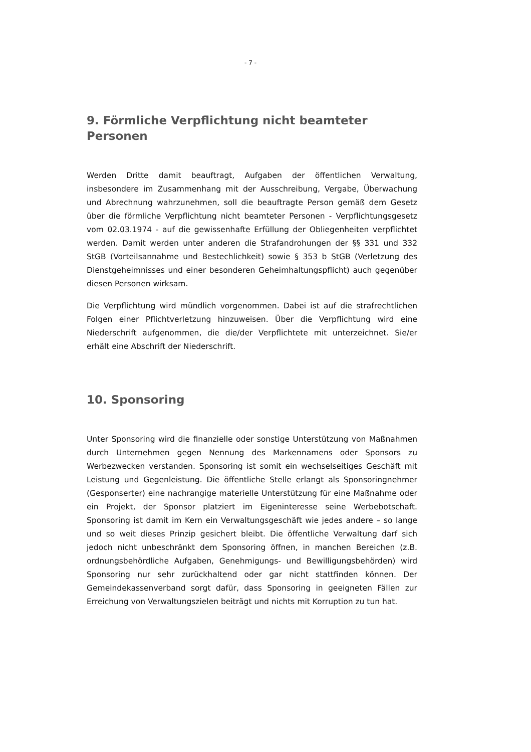- 7 -
9. Förmliche Verpflichtung nicht beamteter Personen
Werden Dritte damit beauftragt, Aufgaben der öffentlichen Verwaltung, insbesondere im Zusammenhang mit der Ausschreibung, Vergabe, Überwachung und Abrechnung wahrzunehmen, soll die beauftragte Person gemäß dem Gesetz über die förmliche Verpflichtung nicht beamteter Personen - Verpflichtungsgesetz vom 02.03.1974 - auf die gewissenhafte Erfüllung der Obliegenheiten verpflichtet werden. Damit werden unter anderen die Strafandrohungen der §§ 331 und 332 StGB (Vorteilsannahme und Bestechlichkeit) sowie § 353 b StGB (Verletzung des Dienstgeheimnisses und einer besonderen Geheimhaltungspflicht) auch gegenüber diesen Personen wirksam.
Die Verpflichtung wird mündlich vorgenommen. Dabei ist auf die strafrechtlichen Folgen einer Pflichtverletzung hinzuweisen. Über die Verpflichtung wird eine Niederschrift aufgenommen, die die/der Verpflichtete mit unterzeichnet. Sie/er erhält eine Abschrift der Niederschrift.
10. Sponsoring
Unter Sponsoring wird die finanzielle oder sonstige Unterstützung von Maßnahmen durch Unternehmen gegen Nennung des Markennamens oder Sponsors zu Werbezwecken verstanden. Sponsoring ist somit ein wechselseitiges Geschäft mit Leistung und Gegenleistung. Die öffentliche Stelle erlangt als Sponsoringnehmer (Gesponserter) eine nachrangige materielle Unterstützung für eine Maßnahme oder ein Projekt, der Sponsor platziert im Eigeninteresse seine Werbebotschaft. Sponsoring ist damit im Kern ein Verwaltungsgeschäft wie jedes andere – so lange und so weit dieses Prinzip gesichert bleibt. Die öffentliche Verwaltung darf sich jedoch nicht unbeschränkt dem Sponsoring öffnen, in manchen Bereichen (z.B. ordnungsbehördliche Aufgaben, Genehmigungs- und Bewilligungsbehörden) wird Sponsoring nur sehr zurückhaltend oder gar nicht stattfinden können. Der Gemeindekassenverband sorgt dafür, dass Sponsoring in geeigneten Fällen zur Erreichung von Verwaltungszielen beiträgt und nichts mit Korruption zu tun hat.